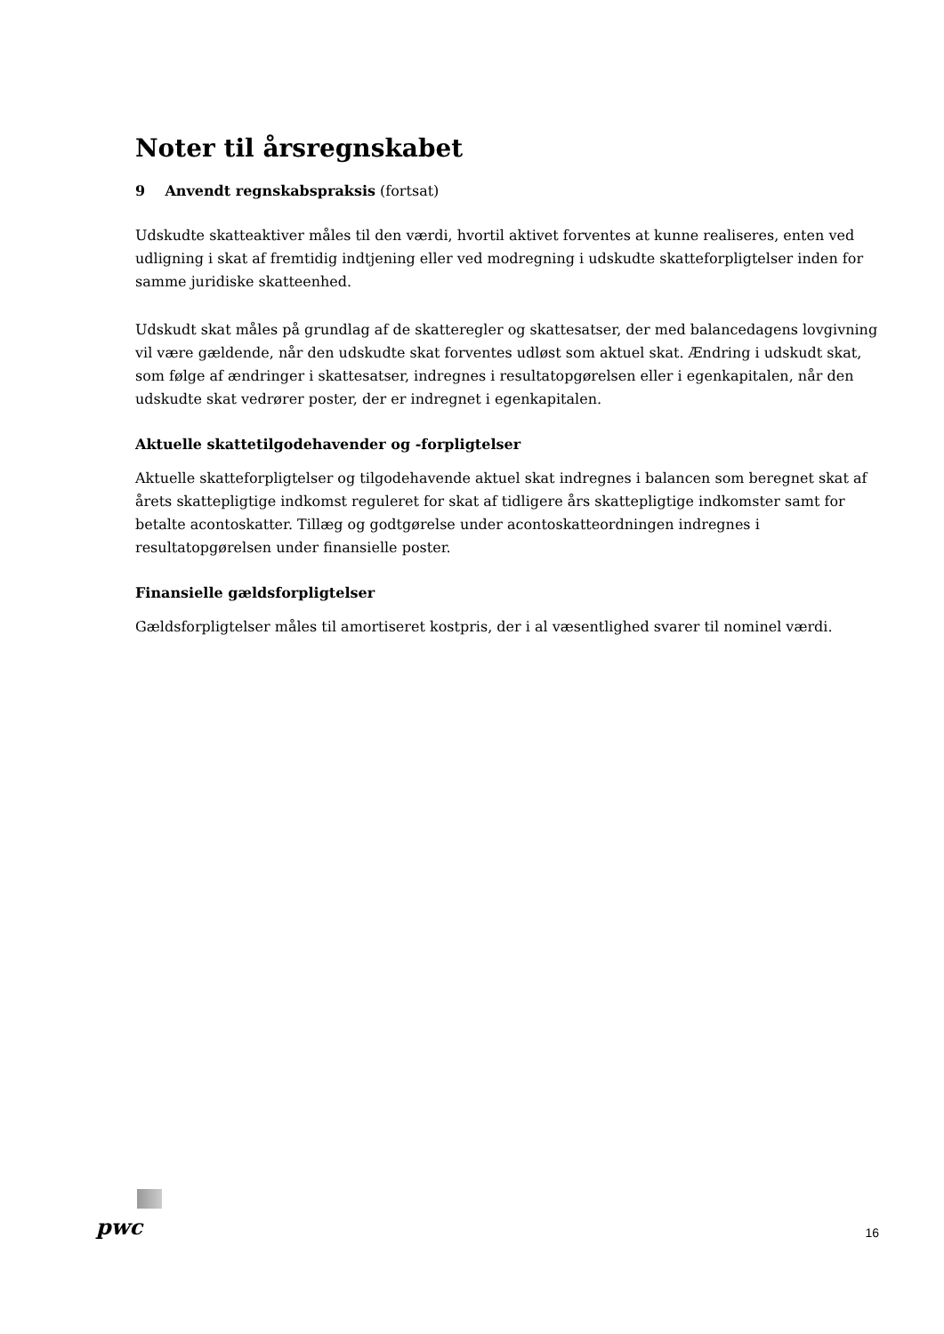Noter til årsregnskabet
9 Anvendt regnskabspraksis (fortsat)
Udskudte skatteaktiver måles til den værdi, hvortil aktivet forventes at kunne realiseres, enten ved udligning i skat af fremtidig indtjening eller ved modregning i udskudte skatteforpligtelser inden for samme juridiske skatteenhed.
Udskudt skat måles på grundlag af de skatteregler og skattesatser, der med balancedagens lovgivning vil være gældende, når den udskudte skat forventes udløst som aktuel skat. Ændring i udskudt skat, som følge af ændringer i skattesatser, indregnes i resultatopgørelsen eller i egenkapitalen, når den udskudte skat vedrører poster, der er indregnet i egenkapitalen.
Aktuelle skattetilgodehavender og -forpligtelser
Aktuelle skatteforpligtelser og tilgodehavende aktuel skat indregnes i balancen som beregnet skat af årets skattepligtige indkomst reguleret for skat af tidligere års skattepligtige indkomster samt for betalte acontoskatter. Tillæg og godtgørelse under acontoskatteordningen indregnes i resultatopgørelsen under finansielle poster.
Finansielle gældsforpligtelser
Gældsforpligtelser måles til amortiseret kostpris, der i al væsentlighed svarer til nominel værdi.
pwc
16